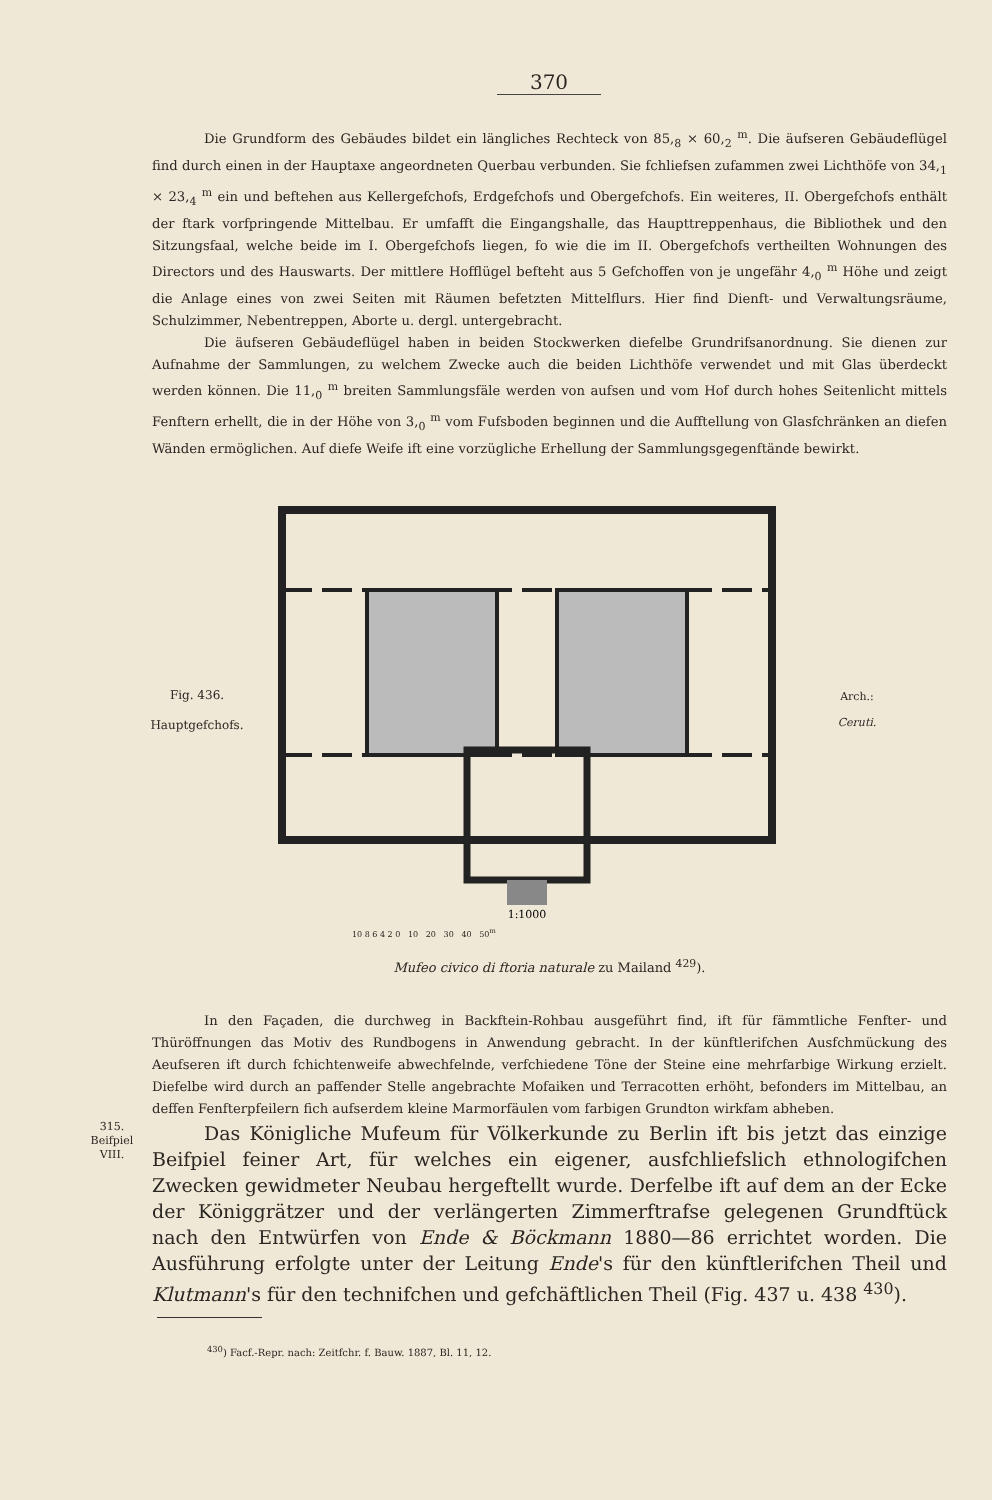370
Die Grundform des Gebäudes bildet ein längliches Rechteck von 85,<sub>8</sub> × 60,<sub>2</sub> <sup>m</sup>. Die äufseren Gebäudeflügel find durch einen in der Hauptaxe angeordneten Querbau verbunden. Sie fchliefsen zufammen zwei Lichthöfe von 34,<sub>1</sub> × 23,<sub>4</sub> <sup>m</sup> ein und beftehen aus Kellergefchofs, Erdgefchofs und Obergefchofs. Ein weiteres, II. Obergefchofs enthält der ftark vorfpringende Mittelbau. Er umfafft die Eingangshalle, das Haupttreppenhaus, die Bibliothek und den Sitzungsfaal, welche beide im I. Obergefchofs liegen, fo wie die im II. Obergefchofs vertheilten Wohnungen des Directors und des Hauswarts. Der mittlere Hofflügel befteht aus 5 Gefchoffen von je ungefähr 4,<sub>0</sub> <sup>m</sup> Höhe und zeigt die Anlage eines von zwei Seiten mit Räumen befetzten Mittelflurs. Hier find Dienft- und Verwaltungsräume, Schulzimmer, Nebentreppen, Aborte u. dergl. untergebracht.
Die äufseren Gebäudeflügel haben in beiden Stockwerken diefelbe Grundrifsanordnung. Sie dienen zur Aufnahme der Sammlungen, zu welchem Zwecke auch die beiden Lichthöfe verwendet und mit Glas überdeckt werden können. Die 11,<sub>0</sub> <sup>m</sup> breiten Sammlungsfäle werden von aufsen und vom Hof durch hohes Seitenlicht mittels Fenftern erhellt, die in der Höhe von 3,<sub>0</sub> <sup>m</sup> vom Fufsboden beginnen und die Aufftellung von Glasfchränken an diefen Wänden ermöglichen. Auf diefe Weife ift eine vorzügliche Erhellung der Sammlungsgegenftände bewirkt.
Fig. 436.
Hauptgefchofs.
1:1000
Arch.:
Ceruti.
10 8 6 4 2 0 10 20 30 40 50<sup>m</sup>
Mufeo civico di ftoria naturale zu Mailand <sup>429</sup>).
In den Façaden, die durchweg in Backftein-Rohbau ausgeführt find, ift für fämmtliche Fenfter- und Thüröffnungen das Motiv des Rundbogens in Anwendung gebracht. In der künftlerifchen Ausfchmückung des Aeufseren ift durch fchichtenweife abwechfelnde, verfchiedene Töne der Steine eine mehrfarbige Wirkung erzielt. Diefelbe wird durch an paffender Stelle angebrachte Mofaiken und Terracotten erhöht, befonders im Mittelbau, an deffen Fenfterpfeilern fich aufserdem kleine Marmorfäulen vom farbigen Grundton wirkfam abheben.
315.
Beifpiel
VIII.
Das Königliche Mufeum für Völkerkunde zu Berlin ift bis jetzt das einzige Beifpiel feiner Art, für welches ein eigener, ausfchliefslich ethnologifchen Zwecken gewidmeter Neubau hergeftellt wurde. Derfelbe ift auf dem an der Ecke der Königgrätzer und der verlängerten Zimmerftrafse gelegenen Grundftück nach den Entwürfen von Ende & Böckmann 1880—86 errichtet worden. Die Ausführung erfolgte unter der Leitung Ende's für den künftlerifchen Theil und Klutmann's für den technifchen und gefchäftlichen Theil (Fig. 437 u. 438 <sup>430</sup>).
<sup>430</sup>) Facf.-Repr. nach: Zeitfchr. f. Bauw. 1887, Bl. 11, 12.